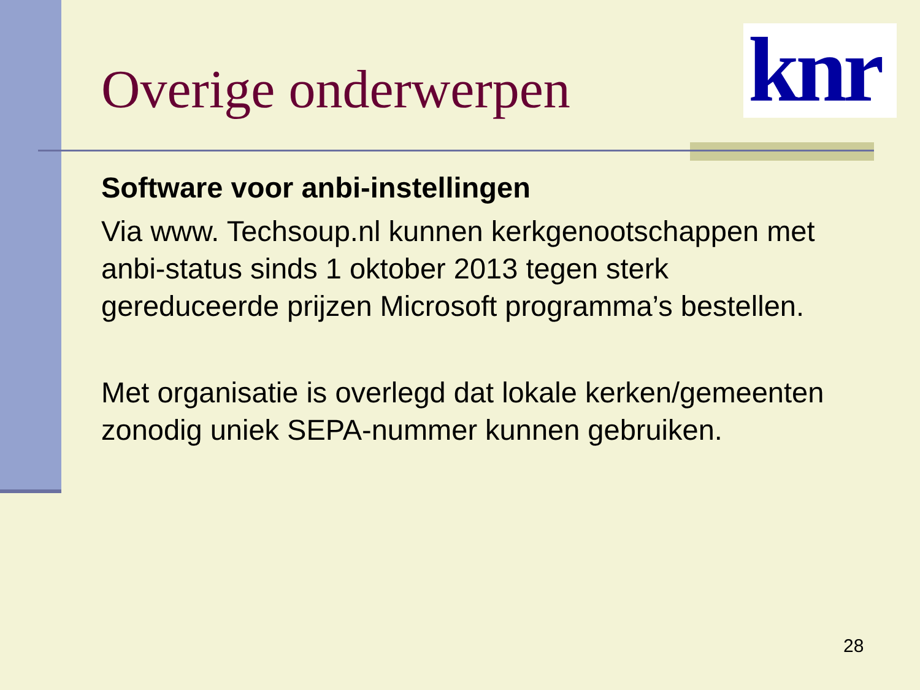Overige onderwerpen
knr
Software voor anbi-instellingen
Via www. Techsoup.nl kunnen kerkgenootschappen met anbi-status sinds 1 oktober 2013 tegen sterk gereduceerde prijzen Microsoft programma’s bestellen.
Met organisatie is overlegd dat lokale kerken/gemeenten zonodig uniek SEPA-nummer kunnen gebruiken.
28